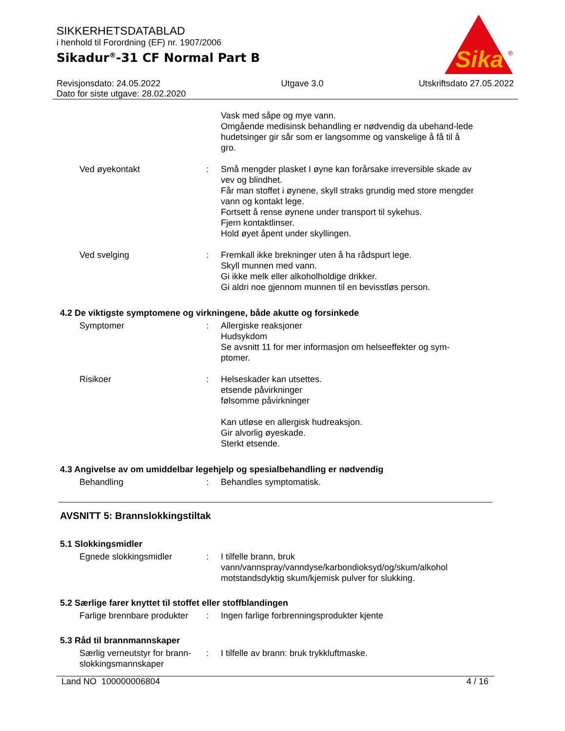SIKKERHETSDATABLAD
i henhold til Forordning (EF) nr. 1907/2006
Sikadur<sup>®</sup>-31 CF Normal Part B
Sika
®
Revisjonsdato: 24.05.2022
Dato for siste utgave: 28.02.2020 Utgave 3.0 Utskriftsdato 27.05.2022
Vask med såpe og mye vann.
Omgående medisinsk behandling er nødvendig da ubehand-lede hudetsinger gir sår som er langsomme og vanskelige å få til å gro.
Ved øyekontakt : Små mengder plasket I øyne kan forårsake irreversible skade av vev og blindhet.
Får man stoffet i øynene, skyll straks grundig med store mengder vann og kontakt lege.
Fortsett å rense øynene under transport til sykehus.
Fjern kontaktlinser.
Hold øyet åpent under skyllingen.
Ved svelging : Fremkall ikke brekninger uten å ha rådspurt lege.
Skyll munnen med vann.
Gi ikke melk eller alkoholholdige drikker.
Gi aldri noe gjennom munnen til en bevisstløs person.
4.2 De viktigste symptomene og virkningene, både akutte og forsinkede
Symptomer : Allergiske reaksjoner
Hudsykdom
Se avsnitt 11 for mer informasjon om helseeffekter og sym-ptomer.
Risikoer : Helseskader kan utsettes.
etsende påvirkninger
følsomme påvirkninger
Kan utløse en allergisk hudreaksjon.
Gir alvorlig øyeskade.
Sterkt etsende.
4.3 Angivelse av om umiddelbar legehjelp og spesialbehandling er nødvendig
Behandling : Behandles symptomatisk.
AVSNITT 5: Brannslokkingstiltak
5.1 Slokkingsmidler
Egnede slokkingsmidler : I tilfelle brann, bruk
vann/vannspray/vanndyse/karbondioksyd/og/skum/alkohol motstandsdyktig skum/kjemisk pulver for slukking.
5.2 Særlige farer knyttet til stoffet eller stoffblandingen
Farlige brennbare produkter
: Ingen farlige forbrenningsprodukter kjente
5.3 Råd til brannmannskaper
Særlig verneutstyr for brann-slokkingsmannskaper
: I tilfelle av brann: bruk trykkluftmaske.
Land NO 100000006804 4 / 16